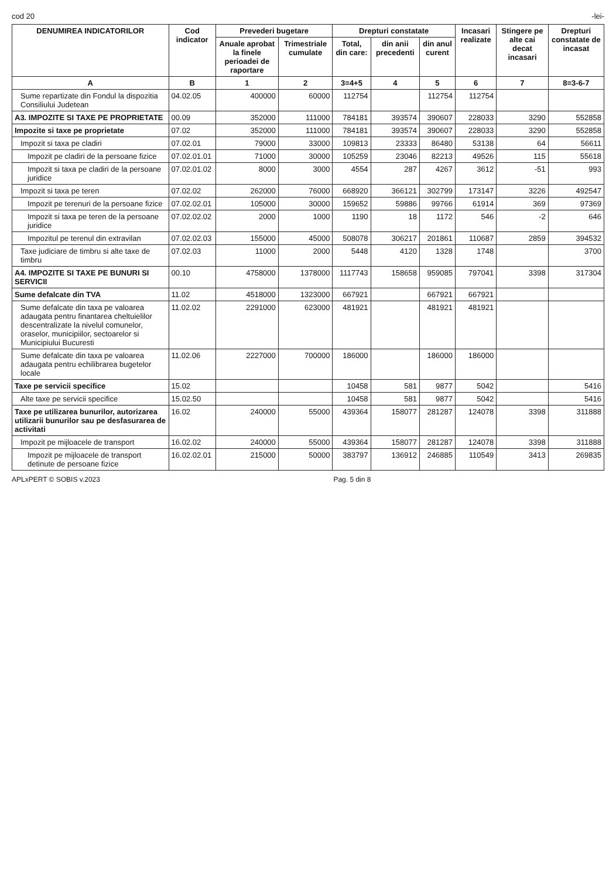cod 20 -lei-
| DENUMIREA INDICATORILOR | Cod indicator | Prevederi bugetare | | Drepturi constatate | | | Incasari realizate | Stingere pe alte cai decat incasari | Drepturi constatate de incasat |
| --- | --- | --- | --- | --- | --- | --- | --- | --- | --- |
| | | Anuale aprobat la finele perioadei de raportare | Trimestriale cumulate | Total, din care: | din anii precedenti | din anul curent | | | |
| A | B | 1 | 2 | 3=4+5 | 4 | 5 | 6 | 7 | 8=3-6-7 |
| Sume repartizate din Fondul la dispozitia Consiliului Judetean | 04.02.05 | 400000 | 60000 | 112754 | | 112754 | 112754 | | |
| A3. IMPOZITE SI TAXE PE PROPRIETATE | 00.09 | 352000 | 111000 | 784181 | 393574 | 390607 | 228033 | 3290 | 552858 |
| Impozite si taxe pe proprietate | 07.02 | 352000 | 111000 | 784181 | 393574 | 390607 | 228033 | 3290 | 552858 |
| Impozit si taxa pe cladiri | 07.02.01 | 79000 | 33000 | 109813 | 23333 | 86480 | 53138 | 64 | 56611 |
| Impozit pe cladiri de la persoane fizice | 07.02.01.01 | 71000 | 30000 | 105259 | 23046 | 82213 | 49526 | 115 | 55618 |
| Impozit si taxa pe cladiri de la persoane juridice | 07.02.01.02 | 8000 | 3000 | 4554 | 287 | 4267 | 3612 | -51 | 993 |
| Impozit si taxa pe teren | 07.02.02 | 262000 | 76000 | 668920 | 366121 | 302799 | 173147 | 3226 | 492547 |
| Impozit pe terenuri de la persoane fizice | 07.02.02.01 | 105000 | 30000 | 159652 | 59886 | 99766 | 61914 | 369 | 97369 |
| Impozit si taxa pe teren de la persoane juridice | 07.02.02.02 | 2000 | 1000 | 1190 | 18 | 1172 | 546 | -2 | 646 |
| Impozitul pe terenul din extravilan | 07.02.02.03 | 155000 | 45000 | 508078 | 306217 | 201861 | 110687 | 2859 | 394532 |
| Taxe judiciare de timbru si alte taxe de timbru | 07.02.03 | 11000 | 2000 | 5448 | 4120 | 1328 | 1748 | | 3700 |
| A4. IMPOZITE SI TAXE PE BUNURI SI SERVICII | 00.10 | 4758000 | 1378000 | 1117743 | 158658 | 959085 | 797041 | 3398 | 317304 |
| Sume defalcate din TVA | 11.02 | 4518000 | 1323000 | 667921 | | 667921 | 667921 | | |
| Sume defalcate din taxa pe valoarea adaugata pentru finantarea cheltuielilor descentralizate la nivelul comunelor, oraselor, municipiilor, sectoarelor si Municipiului Bucuresti | 11.02.02 | 2291000 | 623000 | 481921 | | 481921 | 481921 | | |
| Sume defalcate din taxa pe valoarea adaugata pentru echilibrarea bugetelor locale | 11.02.06 | 2227000 | 700000 | 186000 | | 186000 | 186000 | | |
| Taxe pe servicii specifice | 15.02 | | | 10458 | 581 | 9877 | 5042 | | 5416 |
| Alte taxe pe servicii specifice | 15.02.50 | | | 10458 | 581 | 9877 | 5042 | | 5416 |
| Taxe pe utilizarea bunurilor, autorizarea utilizarii bunurilor sau pe desfasurarea de activitati | 16.02 | 240000 | 55000 | 439364 | 158077 | 281287 | 124078 | 3398 | 311888 |
| Impozit pe mijloacele de transport | 16.02.02 | 240000 | 55000 | 439364 | 158077 | 281287 | 124078 | 3398 | 311888 |
| Impozit pe mijloacele de transport detinute de persoane fizice | 16.02.02.01 | 215000 | 50000 | 383797 | 136912 | 246885 | 110549 | 3413 | 269835 |
APLxPERT © SOBIS v.2023 Pag. 5 din 8